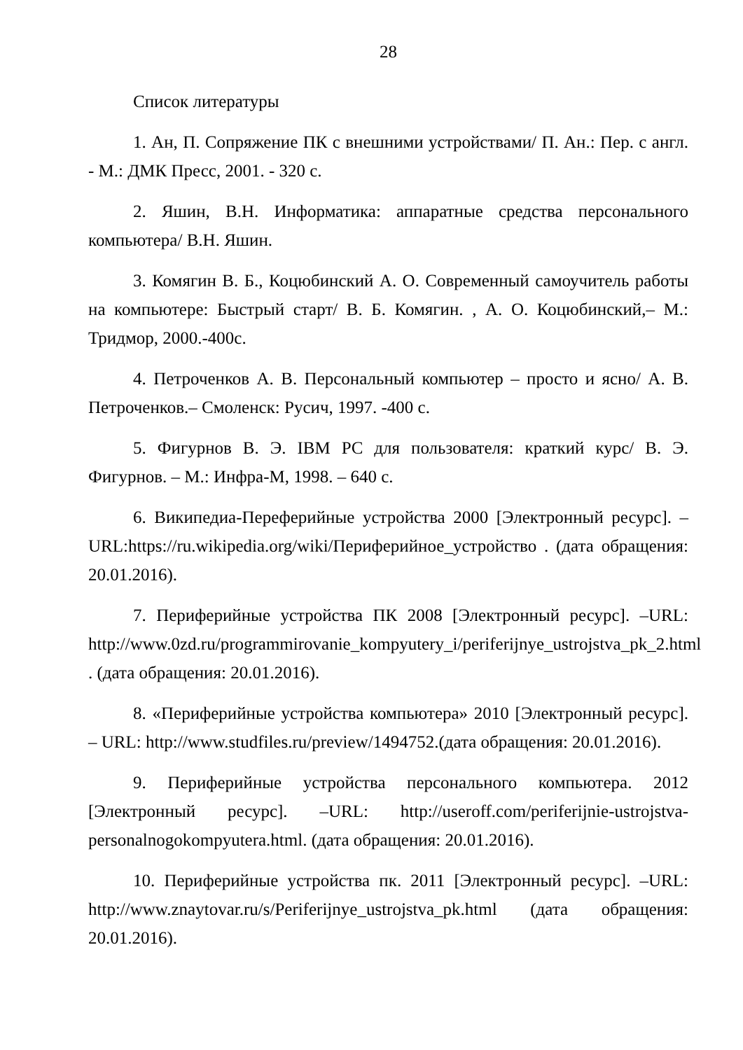28
Список литературы
1. Ан, П. Сопряжение ПК с внешними устройствами/ П. Ан.: Пер. с англ. - М.: ДМК Пресс, 2001. - 320 с.
2. Яшин, В.Н. Информатика: аппаратные средства персонального компьютера/ В.Н. Яшин.
3. Комягин В. Б., Коцюбинский А. О. Современный самоучитель работы на компьютере: Быстрый старт/ В. Б. Комягин. , А. О. Коцюбинский,– М.: Тридмор, 2000.-400с.
4. Петроченков А. В. Персональный компьютер – просто и ясно/ А. В. Петроченков.– Смоленск: Русич, 1997. -400 с.
5. Фигурнов В. Э. IBM PC для пользователя: краткий курс/ В. Э. Фигурнов. – М.: Инфра-М, 1998. – 640 с.
6. Википедиа-Переферийные устройства 2000 [Электронный ресурс]. – URL:https://ru.wikipedia.org/wiki/Периферийное_устройство . (дата обращения: 20.01.2016).
7. Периферийные устройства ПК 2008 [Электронный ресурс]. –URL: http://www.0zd.ru/programmirovanie_kompyutery_i/periferijnye_ustrojstva_pk_2.html . (дата обращения: 20.01.2016).
8. «Периферийные устройства компьютера» 2010 [Электронный ресурс]. – URL: http://www.studfiles.ru/preview/1494752.(дата обращения: 20.01.2016).
9. Периферийные устройства персонального компьютера. 2012 [Электронный ресурс]. –URL: http://useroff.com/periferijnie-ustrojstva-personalnogokompyutera.html. (дата обращения: 20.01.2016).
10. Периферийные устройства пк. 2011 [Электронный ресурс]. –URL: http://www.znaytovar.ru/s/Periferijnye_ustrojstva_pk.html (дата обращения: 20.01.2016).